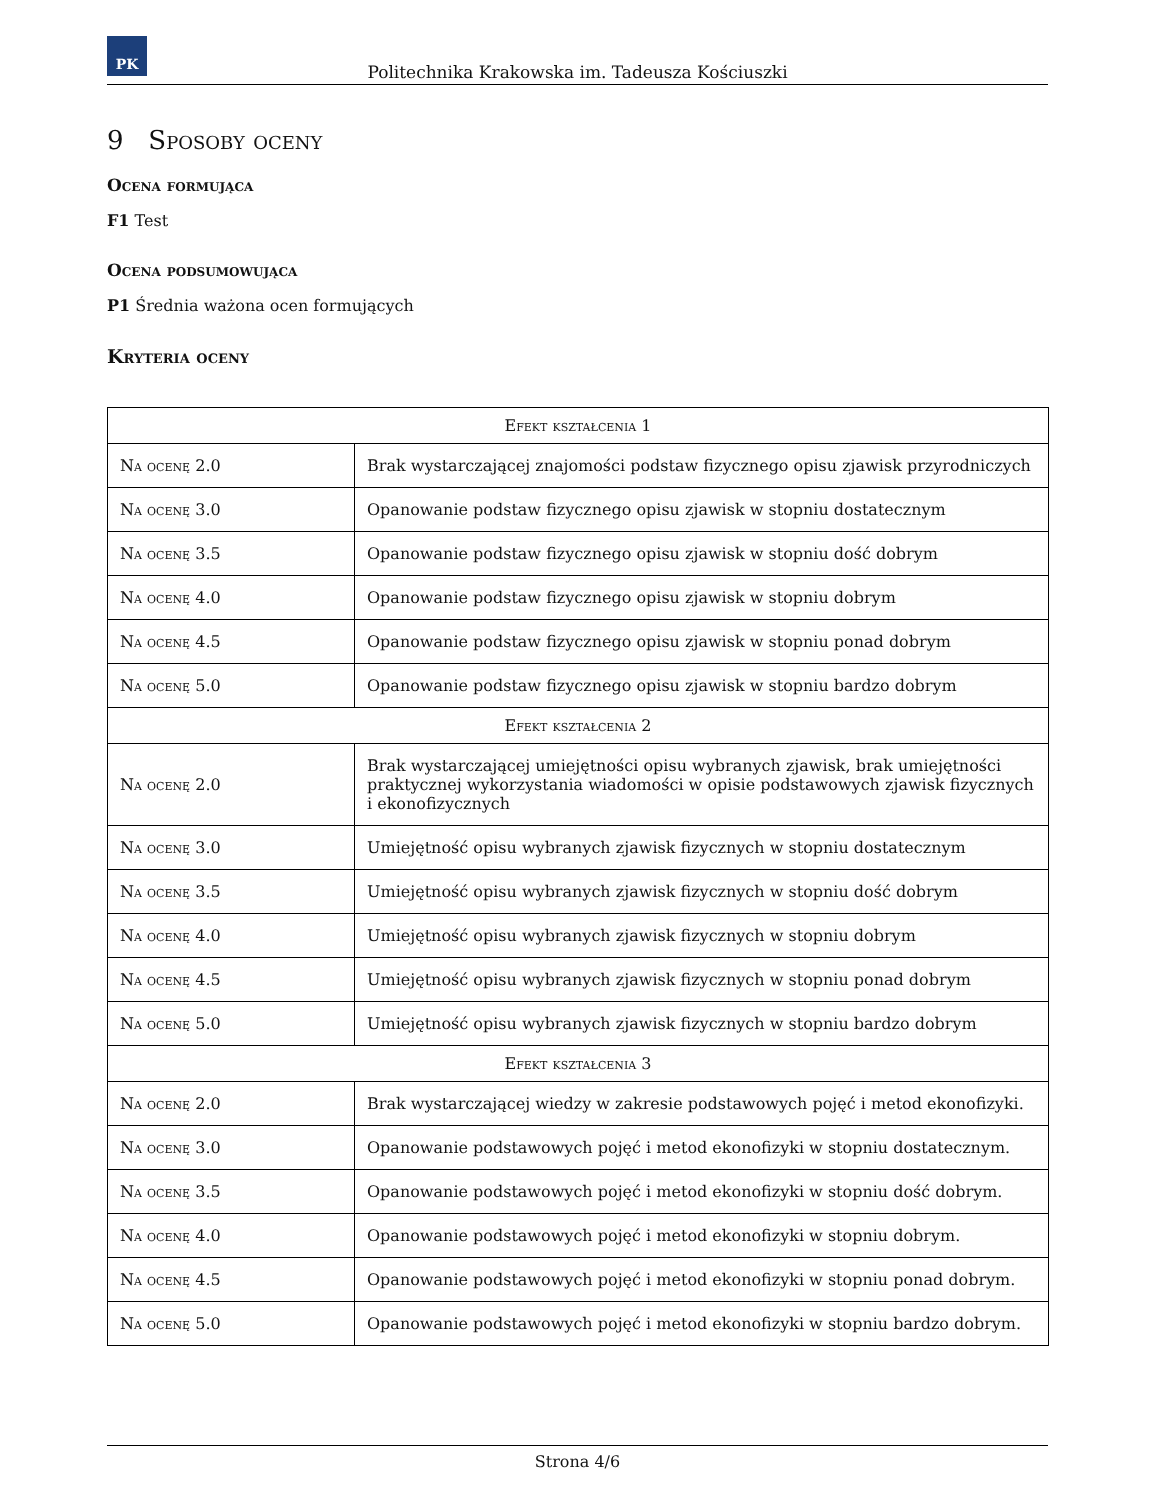PK
Politechnika Krakowska im. Tadeusza Kościuszki
9 Sposoby oceny
Ocena formująca
F1 Test
Ocena podsumowująca
P1 Średnia ważona ocen formujących
Kryteria oceny
| Efekt kształcenia 1 | |
| Na ocenę 2.0 | Brak wystarczającej znajomości podstaw fizycznego opisu zjawisk przyrodniczych |
| Na ocenę 3.0 | Opanowanie podstaw fizycznego opisu zjawisk w stopniu dostatecznym |
| Na ocenę 3.5 | Opanowanie podstaw fizycznego opisu zjawisk w stopniu dość dobrym |
| Na ocenę 4.0 | Opanowanie podstaw fizycznego opisu zjawisk w stopniu dobrym |
| Na ocenę 4.5 | Opanowanie podstaw fizycznego opisu zjawisk w stopniu ponad dobrym |
| Na ocenę 5.0 | Opanowanie podstaw fizycznego opisu zjawisk w stopniu bardzo dobrym |
| Efekt kształcenia 2 | |
| Na ocenę 2.0 | Brak wystarczającej umiejętności opisu wybranych zjawisk, brak umiejętności praktycznej wykorzystania wiadomości w opisie podstawowych zjawisk fizycznych i ekonofizycznych |
| Na ocenę 3.0 | Umiejętność opisu wybranych zjawisk fizycznych w stopniu dostatecznym |
| Na ocenę 3.5 | Umiejętność opisu wybranych zjawisk fizycznych w stopniu dość dobrym |
| Na ocenę 4.0 | Umiejętność opisu wybranych zjawisk fizycznych w stopniu dobrym |
| Na ocenę 4.5 | Umiejętność opisu wybranych zjawisk fizycznych w stopniu ponad dobrym |
| Na ocenę 5.0 | Umiejętność opisu wybranych zjawisk fizycznych w stopniu bardzo dobrym |
| Efekt kształcenia 3 | |
| Na ocenę 2.0 | Brak wystarczającej wiedzy w zakresie podstawowych pojęć i metod ekonofizyki. |
| Na ocenę 3.0 | Opanowanie podstawowych pojęć i metod ekonofizyki w stopniu dostatecznym. |
| Na ocenę 3.5 | Opanowanie podstawowych pojęć i metod ekonofizyki w stopniu dość dobrym. |
| Na ocenę 4.0 | Opanowanie podstawowych pojęć i metod ekonofizyki w stopniu dobrym. |
| Na ocenę 4.5 | Opanowanie podstawowych pojęć i metod ekonofizyki w stopniu ponad dobrym. |
| Na ocenę 5.0 | Opanowanie podstawowych pojęć i metod ekonofizyki w stopniu bardzo dobrym. |
Strona 4/6